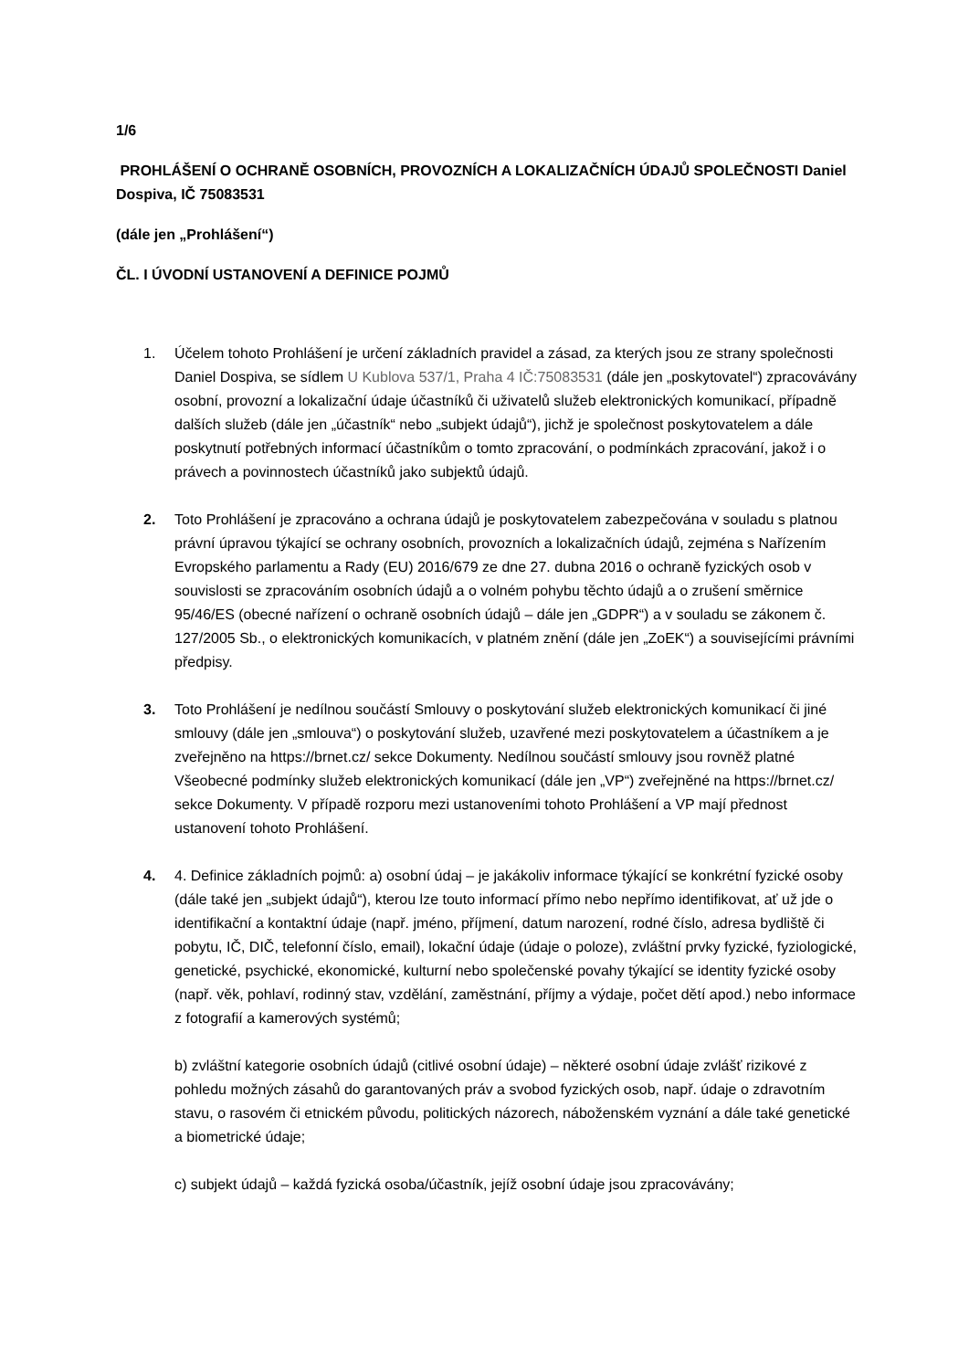1/6
PROHLÁŠENÍ O OCHRANĚ OSOBNÍCH, PROVOZNÍCH A LOKALIZAČNÍCH ÚDAJŮ SPOLEČNOSTI Daniel Dospiva, IČ 75083531
(dále jen „Prohlášení“)
ČL. I ÚVODNÍ USTANOVENÍ A DEFINICE POJMŮ
1. Účelem tohoto Prohlášení je určení základních pravidel a zásad, za kterých jsou ze strany společnosti Daniel Dospiva, se sídlem U Kublova 537/1, Praha 4 IČ:75083531 (dále jen „poskytovatel“) zpracovávány osobní, provozní a lokalizační údaje účastníků či uživatelů služeb elektronických komunikací, případně dalších služeb (dále jen „účastník“ nebo „subjekt údajů“), jichž je společnost poskytovatelem a dále poskytnutí potřebných informací účastníkům o tomto zpracování, o podmínkách zpracování, jakož i o právech a povinnostech účastníků jako subjektů údajů.
2. Toto Prohlášení je zpracováno a ochrana údajů je poskytovatelem zabezpečována v souladu s platnou právní úpravou týkající se ochrany osobních, provozních a lokalizačních údajů, zejména s Nařízením Evropského parlamentu a Rady (EU) 2016/679 ze dne 27. dubna 2016 o ochraně fyzických osob v souvislosti se zpracováním osobních údajů a o volném pohybu těchto údajů a o zrušení směrnice 95/46/ES (obecné nařízení o ochraně osobních údajů – dále jen „GDPR“) a v souladu se zákonem č. 127/2005 Sb., o elektronických komunikacích, v platném znění (dále jen „ZoEK“) a souvisejícími právními předpisy.
3. Toto Prohlášení je nedílnou součástí Smlouvy o poskytování služeb elektronických komunikací či jiné smlouvy (dále jen „smlouva“) o poskytování služeb, uzavřené mezi poskytovatelem a účastníkem a je zveřejněno na https://brnet.cz/ sekce Dokumenty. Nedílnou součástí smlouvy jsou rovněž platné Všeobecné podmínky služeb elektronických komunikací (dále jen „VP“) zveřejněné na https://brnet.cz/ sekce Dokumenty. V případě rozporu mezi ustanoveními tohoto Prohlášení a VP mají přednost ustanovení tohoto Prohlášení.
4. 4. Definice základních pojmů: a) osobní údaj – je jakákoliv informace týkající se konkrétní fyzické osoby (dále také jen „subjekt údajů“), kterou lze touto informací přímo nebo nepřímo identifikovat, ať už jde o identifikační a kontaktní údaje (např. jméno, příjmení, datum narození, rodné číslo, adresa bydliště či pobytu, IČ, DIČ, telefonní číslo, email), lokační údaje (údaje o poloze), zvláštní prvky fyzické, fyziologické, genetické, psychické, ekonomické, kulturní nebo společenské povahy týkající se identity fyzické osoby (např. věk, pohlaví, rodinný stav, vzdělání, zaměstnání, příjmy a výdaje, počet dětí apod.) nebo informace z fotografií a kamerových systémů;
b) zvláštní kategorie osobních údajů (citlivé osobní údaje) – některé osobní údaje zvlášť rizikové z pohledu možných zásahů do garantovaných práv a svobod fyzických osob, např. údaje o zdravotním stavu, o rasovém či etnickém původu, politických názorech, náboženském vyznání a dále také genetické a biometrické údaje;
c) subjekt údajů – každá fyzická osoba/účastník, jejíž osobní údaje jsou zpracovávány;